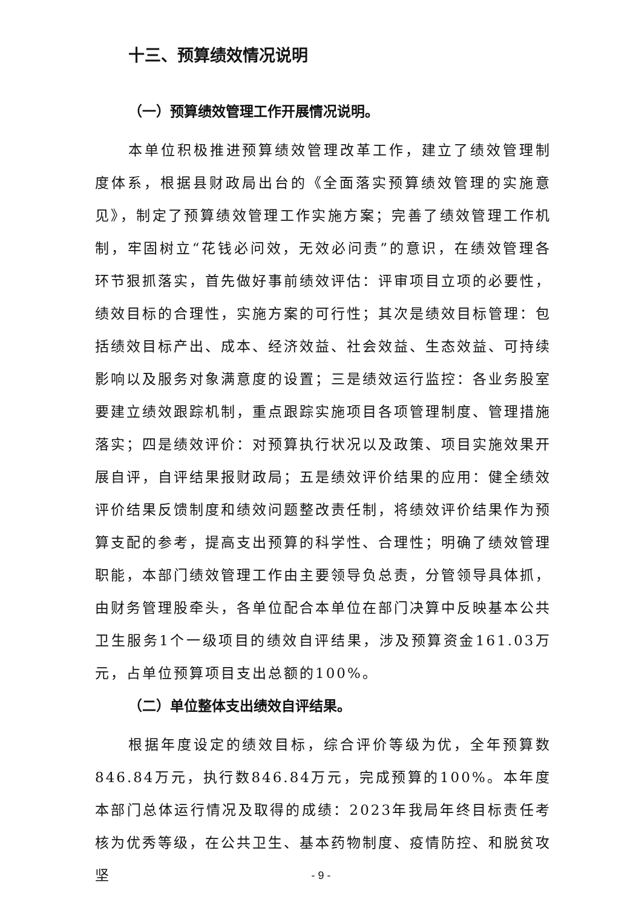十三、预算绩效情况说明
（一）预算绩效管理工作开展情况说明。
本单位积极推进预算绩效管理改革工作，建立了绩效管理制度体系，根据县财政局出台的《全面落实预算绩效管理的实施意见》，制定了预算绩效管理工作实施方案；完善了绩效管理工作机制，牢固树立“花钱必问效，无效必问责”的意识，在绩效管理各环节狠抓落实，首先做好事前绩效评估：评审项目立项的必要性，绩效目标的合理性，实施方案的可行性；其次是绩效目标管理：包括绩效目标产出、成本、经济效益、社会效益、生态效益、可持续影响以及服务对象满意度的设置；三是绩效运行监控：各业务股室要建立绩效跟踪机制，重点跟踪实施项目各项管理制度、管理措施落实；四是绩效评价：对预算执行状况以及政策、项目实施效果开展自评，自评结果报财政局；五是绩效评价结果的应用：健全绩效评价结果反馈制度和绩效问题整改责任制，将绩效评价结果作为预算支配的参考，提高支出预算的科学性、合理性；明确了绩效管理职能，本部门绩效管理工作由主要领导负总责，分管领导具体抓，由财务管理股牵头，各单位配合本单位在部门决算中反映基本公共卫生服务1个一级项目的绩效自评结果，涉及预算资金161.03万元，占单位预算项目支出总额的100%。
（二）单位整体支出绩效自评结果。
根据年度设定的绩效目标，综合评价等级为优，全年预算数846.84万元，执行数846.84万元，完成预算的100%。本年度本部门总体运行情况及取得的成绩：2023年我局年终目标责任考核为优秀等级，在公共卫生、基本药物制度、疫情防控、和脱贫攻坚
- 9 -